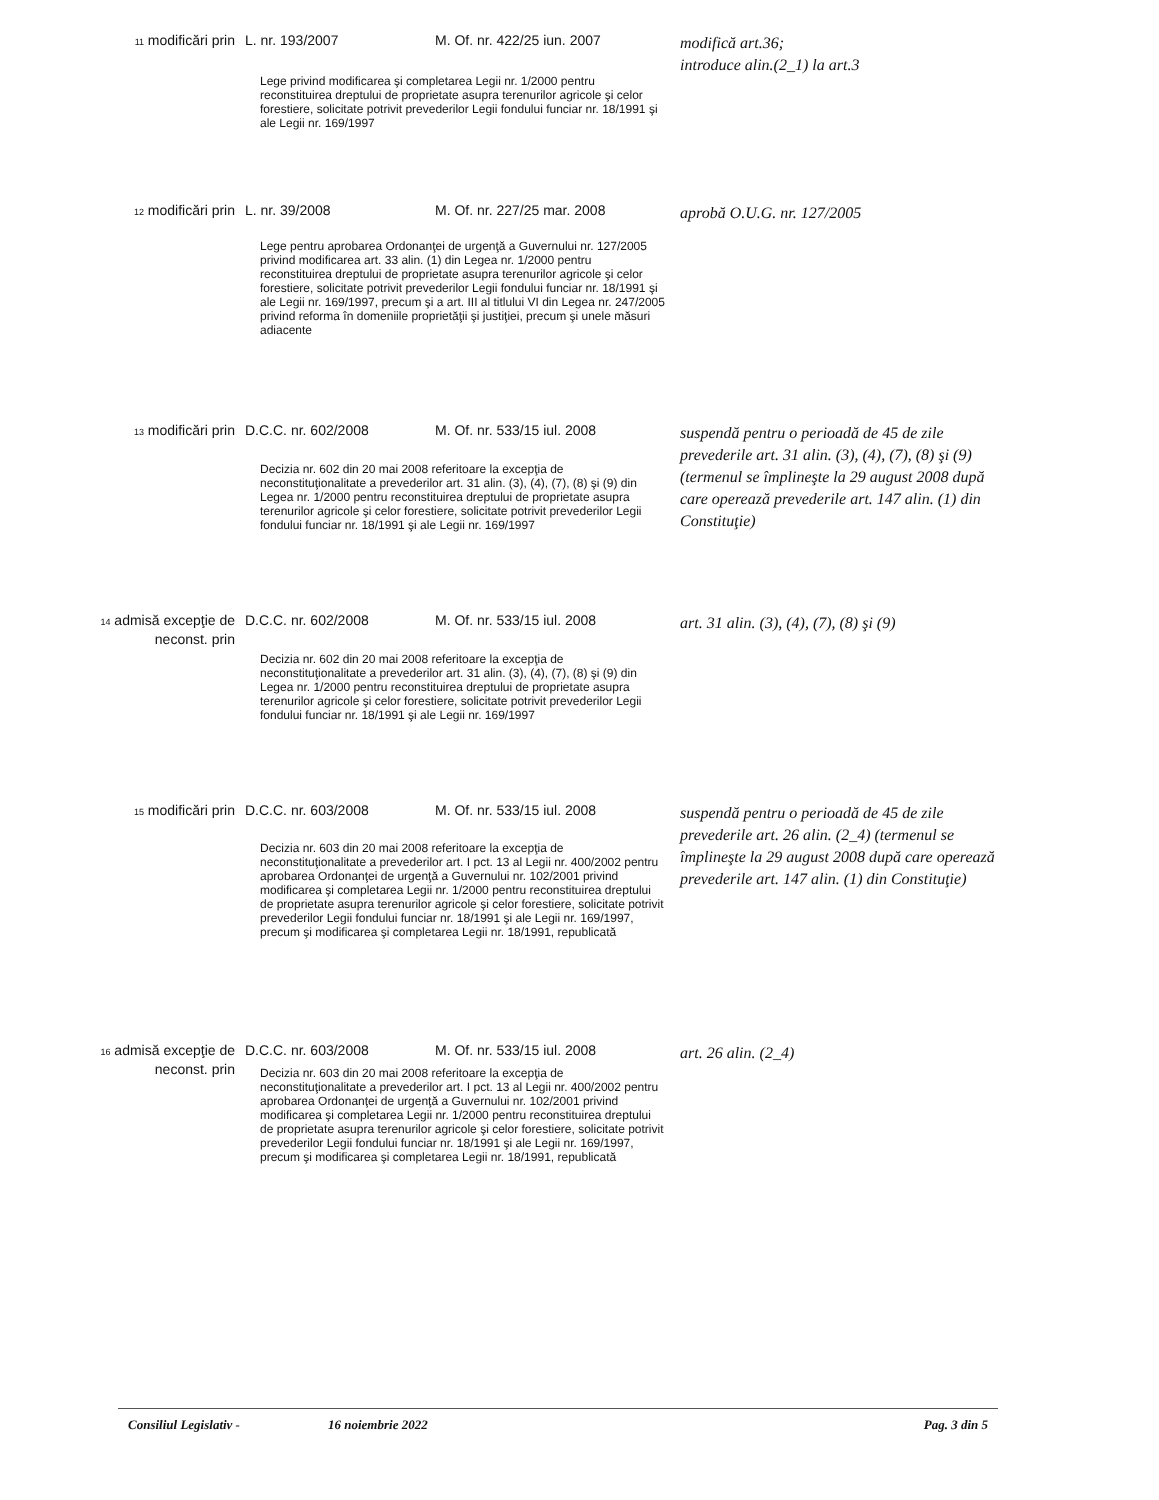| 11 modificări prin | L. nr. 193/2007 | M. Of. nr. 422/25 iun. 2007 | modifică art.36; introduce alin.(2_1) la art.3 |
| | Lege privind modificarea şi completarea Legii nr. 1/2000 pentru reconstituirea dreptului de proprietate asupra terenurilor agricole şi celor forestiere, solicitate potrivit prevederilor Legii fondului funciar nr. 18/1991 şi ale Legii nr. 169/1997 | | |
| 12 modificări prin | L. nr. 39/2008 | M. Of. nr. 227/25 mar. 2008 | aprobă O.U.G. nr. 127/2005 |
| | Lege pentru aprobarea Ordonanţei de urgenţă a Guvernului nr. 127/2005 privind modificarea art. 33 alin. (1) din Legea nr. 1/2000 pentru reconstituirea dreptului de proprietate asupra terenurilor agricole şi celor forestiere, solicitate potrivit prevederilor Legii fondului funciar nr. 18/1991 şi ale Legii nr. 169/1997, precum şi a art. III al titlului VI din Legea nr. 247/2005 privind reforma în domeniile proprietăţii şi justiţiei, precum şi unele măsuri adiacente | | |
| 13 modificări prin | D.C.C. nr. 602/2008 | M. Of. nr. 533/15 iul. 2008 | suspendă pentru o perioadă de 45 de zile prevederile art. 31 alin. (3), (4), (7), (8) şi (9) (termenul se împlineşte la 29 august 2008 după care operează prevederile art. 147 alin. (1) din Constituţie) |
| | Decizia nr. 602 din 20 mai 2008 referitoare la excepţia de neconstituţionalitate a prevederilor art. 31 alin. (3), (4), (7), (8) şi (9) din Legea nr. 1/2000 pentru reconstituirea dreptului de proprietate asupra terenurilor agricole şi celor forestiere, solicitate potrivit prevederilor Legii fondului funciar nr. 18/1991 şi ale Legii nr. 169/1997 | | |
| 14 admisă excepţie de neconst. prin | D.C.C. nr. 602/2008 | M. Of. nr. 533/15 iul. 2008 | art. 31 alin. (3), (4), (7), (8) şi (9) |
| | Decizia nr. 602 din 20 mai 2008 referitoare la excepţia de neconstituţionalitate a prevederilor art. 31 alin. (3), (4), (7), (8) şi (9) din Legea nr. 1/2000 pentru reconstituirea dreptului de proprietate asupra terenurilor agricole şi celor forestiere, solicitate potrivit prevederilor Legii fondului funciar nr. 18/1991 şi ale Legii nr. 169/1997 | | |
| 15 modificări prin | D.C.C. nr. 603/2008 | M. Of. nr. 533/15 iul. 2008 | suspendă pentru o perioadă de 45 de zile prevederile art. 26 alin. (2_4) (termenul se împlineşte la 29 august 2008 după care operează prevederile art. 147 alin. (1) din Constituţie) |
| | Decizia nr. 603 din 20 mai 2008 referitoare la excepţia de neconstituţionalitate a prevederilor art. I pct. 13 al Legii nr. 400/2002 pentru aprobarea Ordonanţei de urgenţă a Guvernului nr. 102/2001 privind modificarea şi completarea Legii nr. 1/2000 pentru reconstituirea dreptului de proprietate asupra terenurilor agricole şi celor forestiere, solicitate potrivit prevederilor Legii fondului funciar nr. 18/1991 şi ale Legii nr. 169/1997, precum şi modificarea şi completarea Legii nr. 18/1991, republicată | | |
| 16 admisă excepţie de neconst. prin | D.C.C. nr. 603/2008 | M. Of. nr. 533/15 iul. 2008 | art. 26 alin. (2_4) |
| | Decizia nr. 603 din 20 mai 2008 referitoare la excepţia de neconstituţionalitate a prevederilor art. I pct. 13 al Legii nr. 400/2002 pentru aprobarea Ordonanţei de urgenţă a Guvernului nr. 102/2001 privind modificarea şi completarea Legii nr. 1/2000 pentru reconstituirea dreptului de proprietate asupra terenurilor agricole şi celor forestiere, solicitate potrivit prevederilor Legii fondului funciar nr. 18/1991 şi ale Legii nr. 169/1997, precum şi modificarea şi completarea Legii nr. 18/1991, republicată | | |
Consiliul Legislativ - 16 noiembrie 2022 Pag. 3 din 5